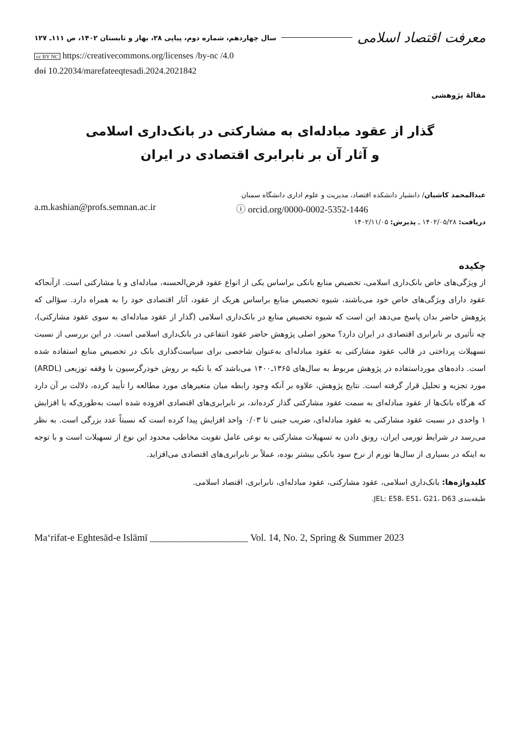معرفت اقتصاد اسلامی
سال چهاردهم، شماره دوم، پیاپی ۲۸، بهار و تابستان ۱۴۰۲، ص ۱۱۱ـ ۱۲۷
cc BY NC https://creativecommons.org/licenses /by-nc /4.0
doi 10.22034/marefateeqtesadi.2024.2021842
مقالهٔ پژوهشی
گذار از عقود مبادله‌ای به مشارکتی در بانک‌داری اسلامی
و آثار آن بر نابرابری اقتصادی در ایران
عبدالمحمد کاشیان/ دانشیار دانشکده اقتصاد، مدیریت و علوم اداری دانشگاه سمنان
a.m.kashian@profs.semnan.ac.ir ⓘ orcid.org/0000-0002-5352-1446
دریافت: ۱۴۰۲/۰۵/۲۸ ـ پذیرش: ۱۴۰۲/۱۱/۰۵
چکیده
از ویژگی‌های خاص بانک‌داری اسلامی، تخصیص منابع بانکی براساس یکی از انواع عقود قرض‌الحسنه، مبادله‌ای و یا مشارکتی است. ازآنجاکه عقود دارای ویژگی‌های خاص خود می‌باشند، شیوه تخصیص منابع براساس هریک از عقود، آثار اقتصادی خود را به همراه دارد. سؤالی که پژوهش حاضر بدان پاسخ می‌دهد این است که شیوه تخصیص منابع در بانک‌داری اسلامی (گذار از عقود مبادله‌ای به سوی عقود مشارکتی)، چه تأثیری بر نابرابری اقتصادی در ایران دارد؟ محور اصلی پژوهش حاضر عقود انتفاعی در بانک‌داری اسلامی است. در این بررسی از نسبت تسهیلات پرداختی در قالب عقود مشارکتی به عقود مبادله‌ای به‌عنوان شاخصی برای سیاست‌گذاری بانک در تخصیص منابع استفاده شده است. داده‌های مورداستفاده در پژوهش مربوط به سال‌های ۱۳۶۵ـ۱۴۰۰ می‌باشد که با تکیه بر روش خودرگرسیون با وقفه توزیعی (ARDL) مورد تجزیه و تحلیل قرار گرفته است. نتایج پژوهش، علاوه بر آنکه وجود رابطه میان متغیرهای مورد مطالعه را تأیید کرده، دلالت بر آن دارد که هرگاه بانک‌ها از عقود مبادله‌ای به سمت عقود مشارکتی گذار کرده‌اند، بر نابرابری‌های اقتصادی افزوده شده است به‌طوری‌که با افزایش ۱ واحدی در نسبت عقود مشارکتی به عقود مبادله‌ای، ضریب جینی تا ۰/۰۳ واحد افزایش پیدا کرده است که نسبتاً عدد بزرگی است. به نظر می‌رسد در شرایط تورمی ایران، رونق دادن به تسهیلات مشارکتی به نوعی عامل تقویت مخاطب محدود این نوع از تسهیلات است و با توجه به اینکه در بسیاری از سال‌ها تورم از نرخ سود بانکی بیشتر بوده، عملاً بر نابرابری‌های اقتصادی می‌افزاید.
کلیدواژه‌ها: بانک‌داری اسلامی، عقود مشارکتی، عقود مبادله‌ای، نابرابری، اقتصاد اسلامی.
طبقه‌بندی JEL: E58، E51، G21، D63.
Maʻrifat-e Eghtesād-e Islāmī ____________________ Vol. 14, No. 2, Spring & Summer 2023